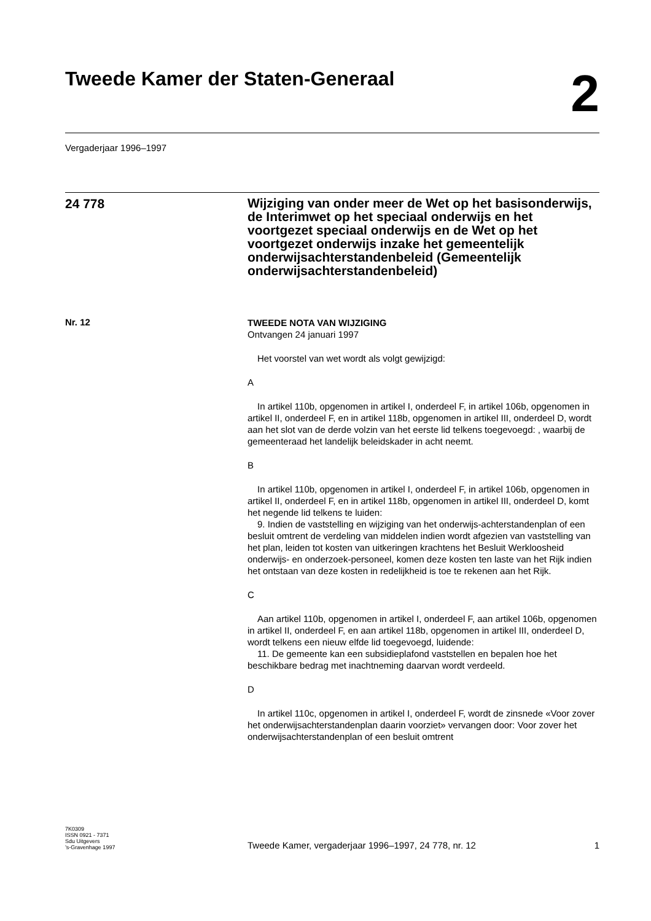Tweede Kamer der Staten-Generaal
2
Vergaderjaar 1996–1997
24 778
Wijziging van onder meer de Wet op het basisonderwijs, de Interimwet op het speciaal onderwijs en het voortgezet speciaal onderwijs en de Wet op het voortgezet onderwijs inzake het gemeentelijk onderwijsachterstandenbeleid (Gemeentelijk onderwijsachterstandenbeleid)
Nr. 12
TWEEDE NOTA VAN WIJZIGING
Ontvangen 24 januari 1997
Het voorstel van wet wordt als volgt gewijzigd:
A
In artikel 110b, opgenomen in artikel I, onderdeel F, in artikel 106b, opgenomen in artikel II, onderdeel F, en in artikel 118b, opgenomen in artikel III, onderdeel D, wordt aan het slot van de derde volzin van het eerste lid telkens toegevoegd: , waarbij de gemeenteraad het landelijk beleidskader in acht neemt.
B
In artikel 110b, opgenomen in artikel I, onderdeel F, in artikel 106b, opgenomen in artikel II, onderdeel F, en in artikel 118b, opgenomen in artikel III, onderdeel D, komt het negende lid telkens te luiden:
9. Indien de vaststelling en wijziging van het onderwijs-achterstandenplan of een besluit omtrent de verdeling van middelen indien wordt afgezien van vaststelling van het plan, leiden tot kosten van uitkeringen krachtens het Besluit Werkloosheid onderwijs- en onderzoek-personeel, komen deze kosten ten laste van het Rijk indien het ontstaan van deze kosten in redelijkheid is toe te rekenen aan het Rijk.
C
Aan artikel 110b, opgenomen in artikel I, onderdeel F, aan artikel 106b, opgenomen in artikel II, onderdeel F, en aan artikel 118b, opgenomen in artikel III, onderdeel D, wordt telkens een nieuw elfde lid toegevoegd, luidende:
11. De gemeente kan een subsidieplafond vaststellen en bepalen hoe het beschikbare bedrag met inachtneming daarvan wordt verdeeld.
D
In artikel 110c, opgenomen in artikel I, onderdeel F, wordt de zinsnede «Voor zover het onderwijsachterstandenplan daarin voorziet» vervangen door: Voor zover het onderwijsachterstandenplan of een besluit omtrent
7K0309
ISSN 0921 - 7371
Sdu Uitgevers
’s-Gravenhage 1997
Tweede Kamer, vergaderjaar 1996–1997, 24 778, nr. 12
1